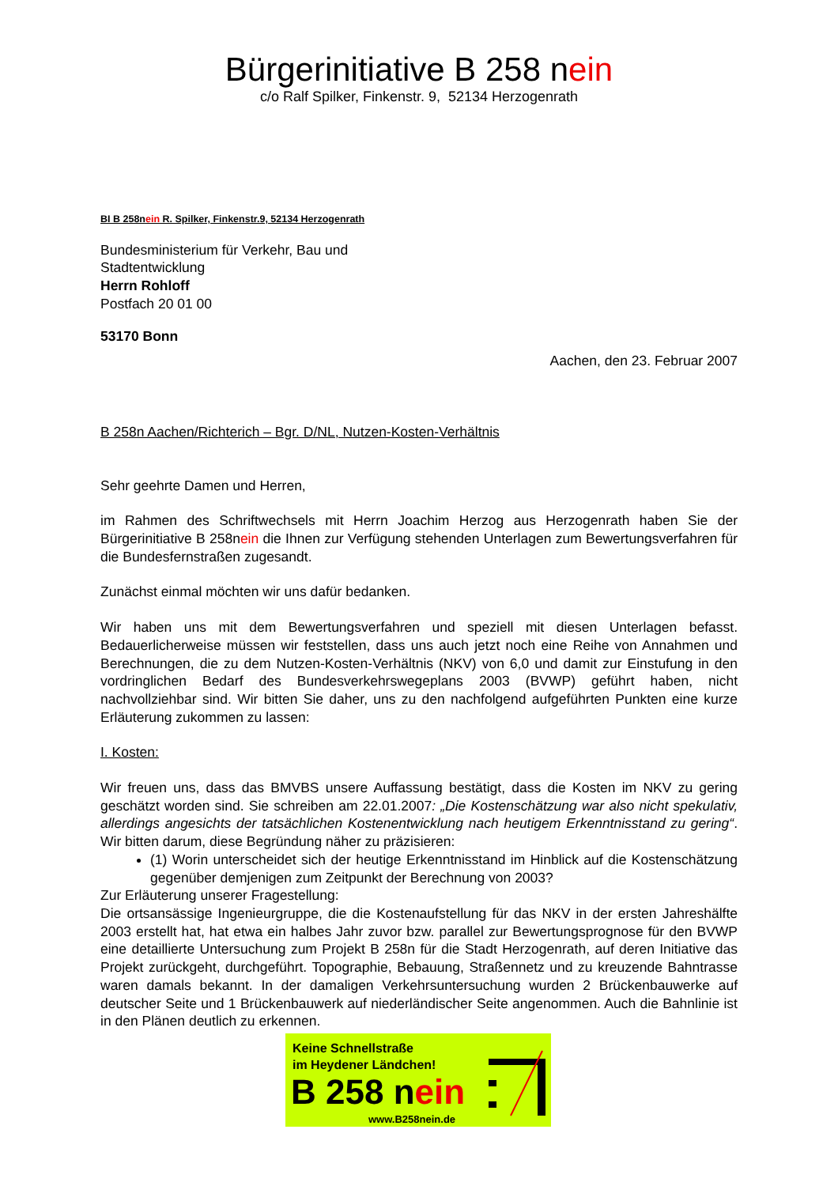Bürgerinitiative B 258 nein
c/o Ralf Spilker, Finkenstr. 9, 52134 Herzogenrath
BI B 258nein R. Spilker, Finkenstr.9, 52134 Herzogenrath
Bundesministerium für Verkehr, Bau und
Stadtentwicklung
Herrn Rohloff
Postfach 20 01 00
53170 Bonn
Aachen, den 23. Februar 2007
B 258n Aachen/Richterich – Bgr. D/NL, Nutzen-Kosten-Verhältnis
Sehr geehrte Damen und Herren,
im Rahmen des Schriftwechsels mit Herrn Joachim Herzog aus Herzogenrath haben Sie der Bürgerinitiative B 258nein die Ihnen zur Verfügung stehenden Unterlagen zum Bewertungsverfahren für die Bundesfernstraßen zugesandt.
Zunächst einmal möchten wir uns dafür bedanken.
Wir haben uns mit dem Bewertungsverfahren und speziell mit diesen Unterlagen befasst. Bedauerlicherweise müssen wir feststellen, dass uns auch jetzt noch eine Reihe von Annahmen und Berechnungen, die zu dem Nutzen-Kosten-Verhältnis (NKV) von 6,0 und damit zur Einstufung in den vordringlichen Bedarf des Bundesverkehrswegeplans 2003 (BVWP) geführt haben, nicht nachvollziehbar sind. Wir bitten Sie daher, uns zu den nachfolgend aufgeführten Punkten eine kurze Erläuterung zukommen zu lassen:
I. Kosten:
Wir freuen uns, dass das BMVBS unsere Auffassung bestätigt, dass die Kosten im NKV zu gering geschätzt worden sind. Sie schreiben am 22.01.2007: „Die Kostenschätzung war also nicht spekulativ, allerdings angesichts der tatsächlichen Kostenentwicklung nach heutigem Erkenntnisstand zu gering“. Wir bitten darum, diese Begründung näher zu präzisieren:
(1) Worin unterscheidet sich der heutige Erkenntnisstand im Hinblick auf die Kostenschätzung gegenüber demjenigen zum Zeitpunkt der Berechnung von 2003?
Zur Erläuterung unserer Fragestellung:
Die ortsansässige Ingenieurgruppe, die die Kostenaufstellung für das NKV in der ersten Jahreshälfte 2003 erstellt hat, hat etwa ein halbes Jahr zuvor bzw. parallel zur Bewertungsprognose für den BVWP eine detaillierte Untersuchung zum Projekt B 258n für die Stadt Herzogenrath, auf deren Initiative das Projekt zurückgeht, durchgeführt. Topographie, Bebauung, Straßennetz und zu kreuzende Bahntrasse waren damals bekannt. In der damaligen Verkehrsuntersuchung wurden 2 Brückenbauwerke auf deutscher Seite und 1 Brückenbauwerk auf niederländischer Seite angenommen. Auch die Bahnlinie ist in den Plänen deutlich zu erkennen.
Keine Schnellstraße
im Heydener Ländchen!
B 258 nein
www.B258nein.de